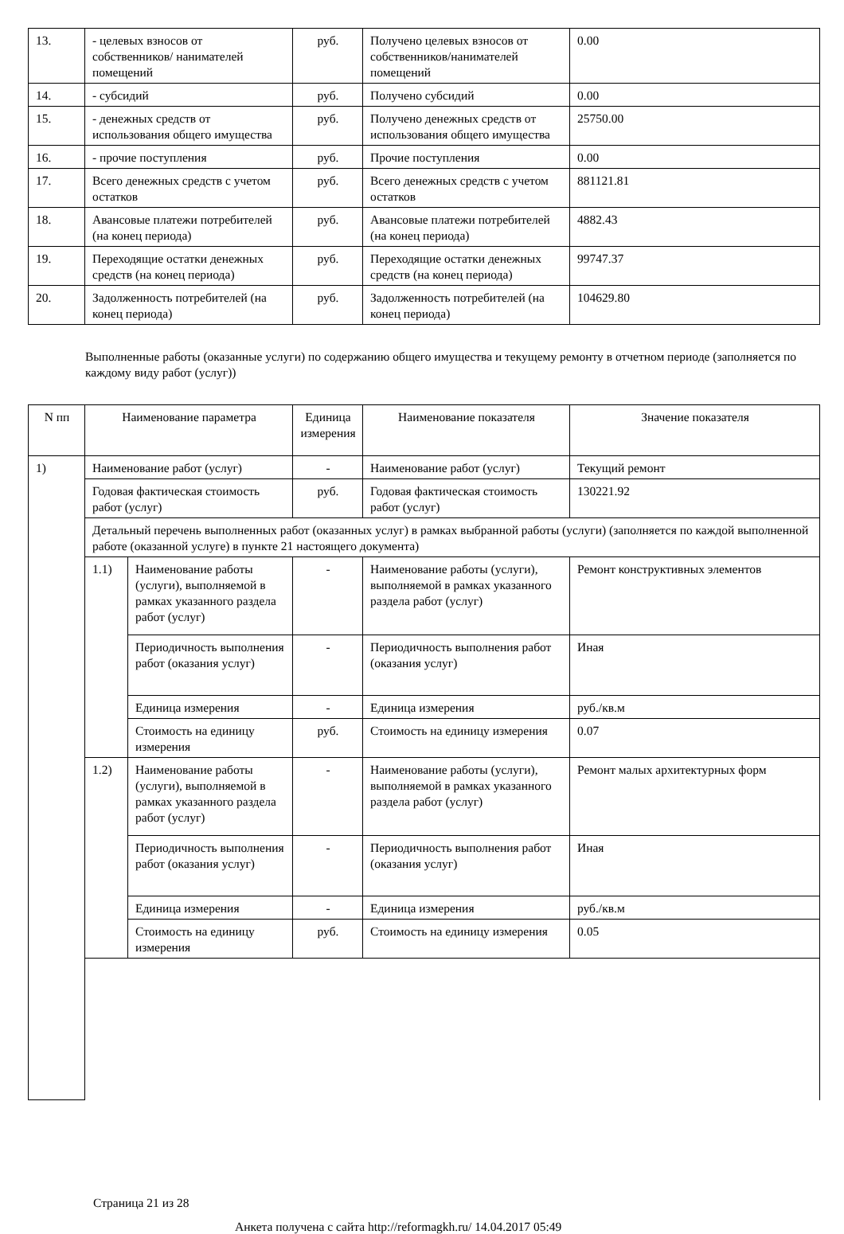| 13. | - целевых взносов от собственников/ нанимателей помещений | руб. | Получено целевых взносов от собственников/нанимателей помещений | 0.00 |
| 14. | - субсидий | руб. | Получено субсидий | 0.00 |
| 15. | - денежных средств от использования общего имущества | руб. | Получено денежных средств от использования общего имущества | 25750.00 |
| 16. | - прочие поступления | руб. | Прочие поступления | 0.00 |
| 17. | Всего денежных средств с учетом остатков | руб. | Всего денежных средств с учетом остатков | 881121.81 |
| 18. | Авансовые платежи потребителей (на конец периода) | руб. | Авансовые платежи потребителей (на конец периода) | 4882.43 |
| 19. | Переходящие остатки денежных средств (на конец периода) | руб. | Переходящие остатки денежных средств (на конец периода) | 99747.37 |
| 20. | Задолженность потребителей (на конец периода) | руб. | Задолженность потребителей (на конец периода) | 104629.80 |
Выполненные работы (оказанные услуги) по содержанию общего имущества и текущему ремонту в отчетном периоде (заполняется по каждому виду работ (услуг))
| N пп | Наименование параметра | | Единица измерения | Наименование показателя | Значение показателя |
| --- | --- | --- | --- | --- | --- |
| 1) | Наименование работ (услуг) | | - | Наименование работ (услуг) | Текущий ремонт |
| | Годовая фактическая стоимость работ (услуг) | | руб. | Годовая фактическая стоимость работ (услуг) | 130221.92 |
| | Детальный перечень выполненных работ (оказанных услуг) в рамках выбранной работы (услуги) (заполняется по каждой выполненной работе (оказанной услуге) в пункте 21 настоящего документа) | | | | |
| | 1.1) | Наименование работы (услуги), выполняемой в рамках указанного раздела работ (услуг) | - | Наименование работы (услуги), выполняемой в рамках указанного раздела работ (услуг) | Ремонт конструктивных элементов |
| | | Периодичность выполнения работ (оказания услуг) | - | Периодичность выполнения работ (оказания услуг) | Иная |
| | | Единица измерения | - | Единица измерения | руб./кв.м |
| | | Стоимость на единицу измерения | руб. | Стоимость на единицу измерения | 0.07 |
| | 1.2) | Наименование работы (услуги), выполняемой в рамках указанного раздела работ (услуг) | - | Наименование работы (услуги), выполняемой в рамках указанного раздела работ (услуг) | Ремонт малых архитектурных форм |
| | | Периодичность выполнения работ (оказания услуг) | - | Периодичность выполнения работ (оказания услуг) | Иная |
| | | Единица измерения | - | Единица измерения | руб./кв.м |
| | | Стоимость на единицу измерения | руб. | Стоимость на единицу измерения | 0.05 |
Страница 21 из 28
Анкета получена с сайта http://reformagkh.ru/ 14.04.2017 05:49